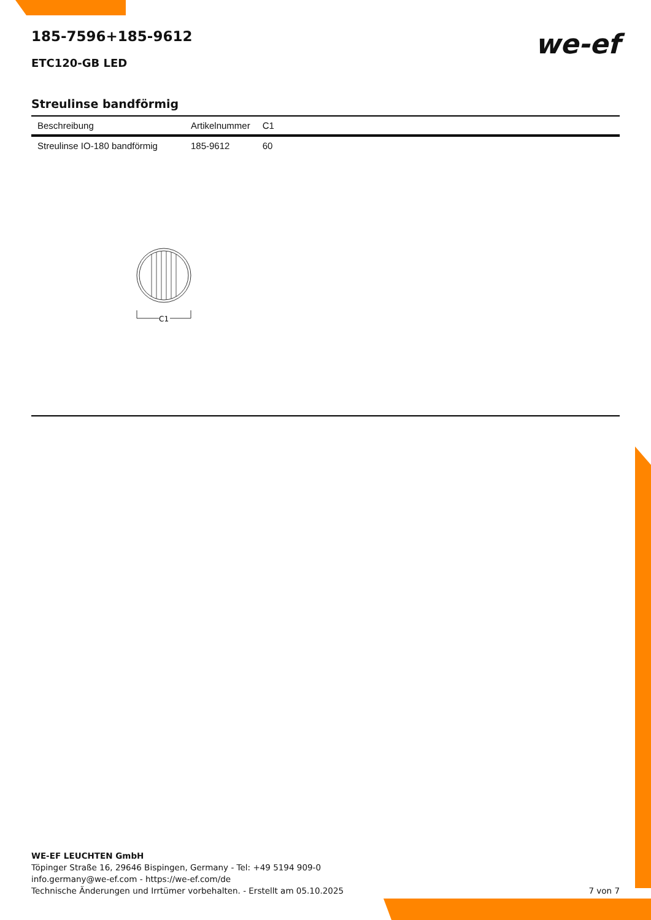we-ef
185-7596+185-9612
ETC120-GB LED
Streulinse bandförmig
| Beschreibung | Artikelnummer | C1 |
| --- | --- | --- |
| Streulinse IO-180 bandförmig | 185-9612 | 60 |
C1
WE-EF LEUCHTEN GmbH
Töpinger Straße 16, 29646 Bispingen, Germany - Tel: +49 5194 909-0
info.germany@we-ef.com - https://we-ef.com/de
Technische Änderungen und Irrtümer vorbehalten. - Erstellt am 05.10.2025 7 von 7